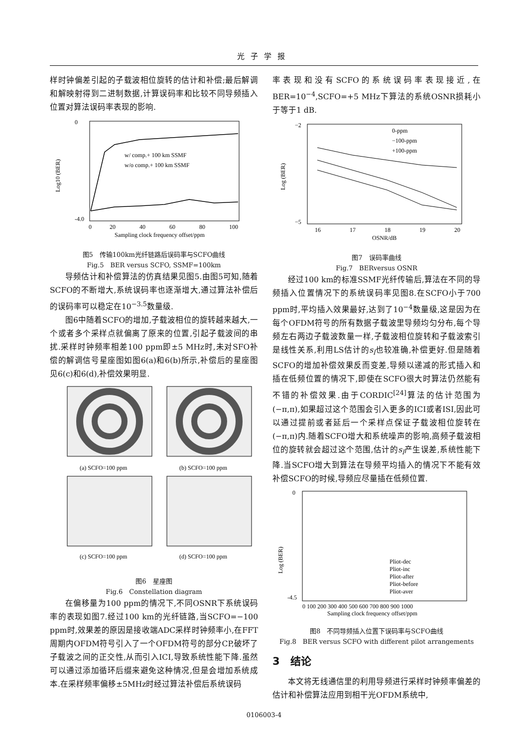光子学报
样时钟偏差引起的子载波相位旋转的估计和补偿;最后解调和解映射得到二进制数据,计算误码率和比较不同导频插入位置对算法误码率表现的影响.
w/ comp.+ 100 km SSMF
w/o comp.+ 100 km SSMF
0
-4.0
0
20
40
60
80
100
Sampling clock frequency offset/ppm
Log10 (BER)
图5　传输100km光纤链路后误码率与SCFO曲线
Fig.5　BER versus SCFO, SSMF=100km
导频估计和补偿算法的仿真结果见图5.由图5可知,随着SCFO的不断增大,系统误码率也逐渐增大,通过算法补偿后的误码率可以稳定在10<sup>−3.5</sup>数量级.
图6中随着SCFO的增加,子载波相位的旋转越来越大,一个或者多个采样点就偏离了原来的位置,引起子载波间的串扰.采样时钟频率相差100 ppm即±5 MHz时,未对SFO补偿的解调信号星座图如图6(a)和6(b)所示,补偿后的星座图见6(c)和6(d),补偿效果明显.
(a) SCFO=100 ppm
(b) SCFO=100 ppm
(c) SCFO=100 ppm
(d) SCFO=100 ppm
图6　星座图
Fig.6　Constellation diagram
在偏移量为100 ppm的情况下,不同OSNR下系统误码率的表现如图7.经过100 km的光纤链路,当SCFO=−100 ppm时,效果差的原因是接收端ADC采样时钟频率小,在FFT周期内OFDM符号引入了一个OFDM符号的部分CP,破坏了子载波之间的正交性,从而引入ICI,导致系统性能下降.虽然可以通过添加循环后缀来避免这种情况,但是会增加系统成本.在采样频率偏移±5MHz时经过算法补偿后系统误码
率表现和没有SCFO的系统误码率表现接近,在BER=10<sup>−4</sup>,SCFO=+5 MHz下算法的系统OSNR损耗小于等于1 dB.
0-ppm
−100-ppm
+100-ppm
−2
−5
16
17
18
19
20
OSNR/dB
Log (BER)
图7　误码率曲线
Fig.7　BERversus OSNR
经过100 km的标准SSMF光纤传输后,算法在不同的导频插入位置情况下的系统误码率见图8.在SCFO小于700 ppm时,平均插入效果最好,达到了10<sup>−4</sup>数量级,这是因为在每个OFDM符号的所有数据子载波里导频均匀分布,每个导频左右两边子载波数量一样,子载波相位旋转和子载波索引是线性关系,利用LS估计的s<sub>l</sub>也较准确,补偿更好.但是随着SCFO的增加补偿效果反而变差,导频以递减的形式插入和插在低频位置的情况下,即使在SCFO很大时算法仍然能有不错的补偿效果.由于CORDIC<sup>[24]</sup>算法的估计范围为(−π,π),如果超过这个范围会引入更多的ICI或者ISI,因此可以通过提前或者延后一个采样点保证子载波相位旋转在(−π,π)内.随着SCFO增大和系统噪声的影响,高频子载波相位的旋转就会超过这个范围,估计的s<sub>l</sub>产生误差,系统性能下降.当SCFO增大到算法在导频平均插入的情况下不能有效补偿SCFO的时候,导频应尽量插在低频位置.
Pliot-dec
Pliot-inc
Pliot-after
Pliot-before
Pliot-aver
0
-4.5
0 100 200 300 400 500 600 700 800 900 1000
Sampling clock frequency offset/ppm
Log (BER)
图8　不同导频插入位置下误码率与SCFO曲线
Fig.8　BER versus SCFO with different pilot arrangements
3　结论
本文将无线通信里的利用导频进行采样时钟频率偏差的估计和补偿算法应用到相干光OFDM系统中,
0106003-4